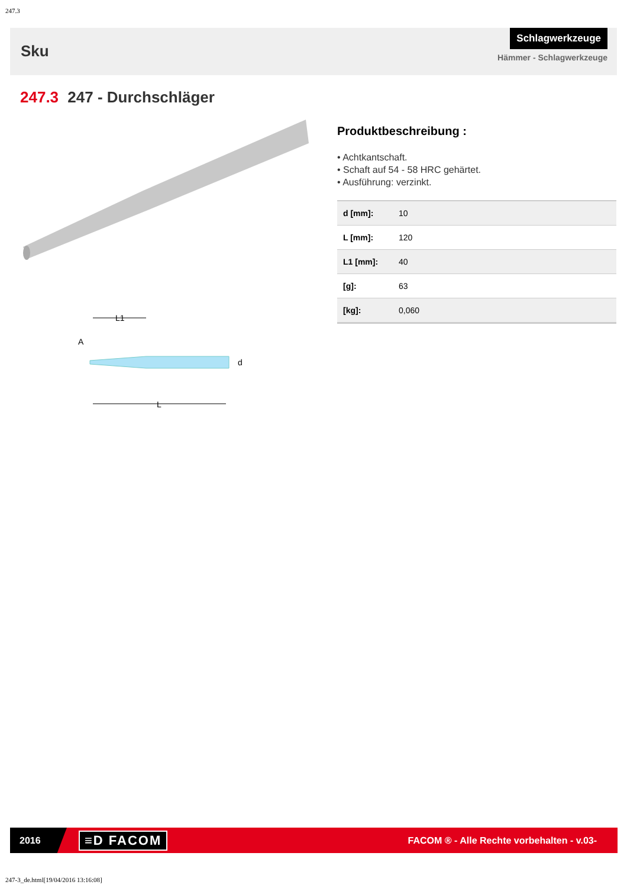247.3
Sku
Schlagwerkzeuge
Hämmer - Schlagwerkzeuge
247.3 247 - Durchschläger
L1
A
d
L
Produktbeschreibung :
• Achtkantschaft.
• Schaft auf 54 - 58 HRC gehärtet.
• Ausführung: verzinkt.
| d [mm]: | 10 |
| L [mm]: | 120 |
| L1 [mm]: | 40 |
| [g]: | 63 |
| [kg]: | 0,060 |
2016
≡D FACOM
FACOM ® - Alle Rechte vorbehalten - v.03-
247-3_de.html[19/04/2016 13:16:08]